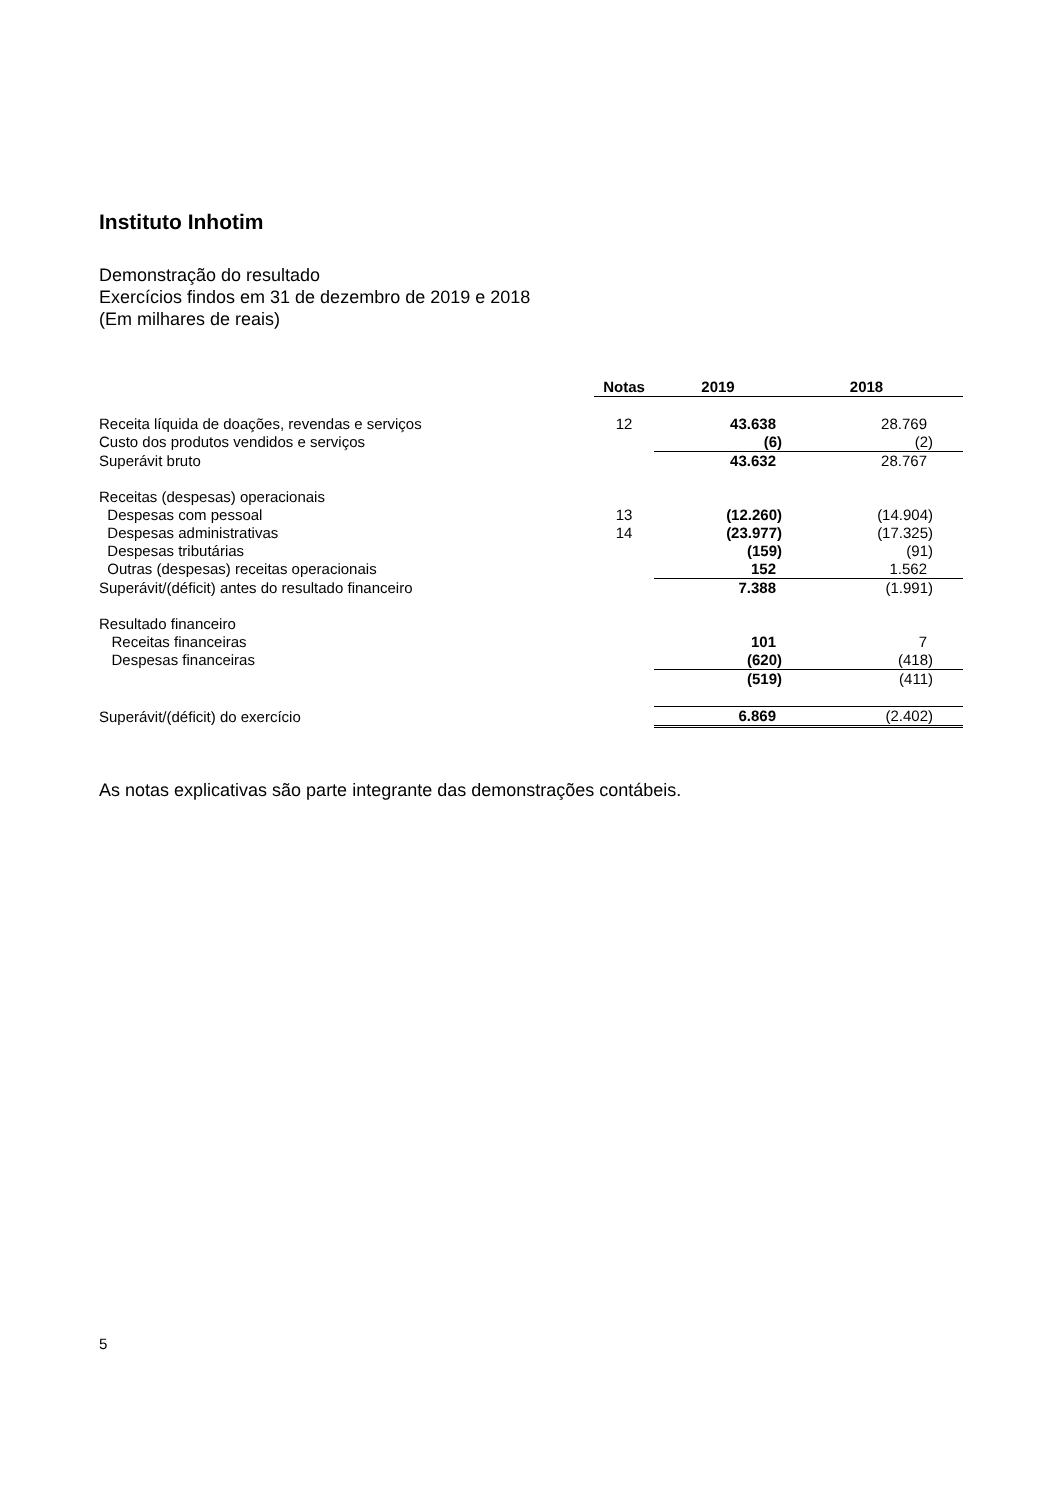Instituto Inhotim
Demonstração do resultado
Exercícios findos em 31 de dezembro de 2019 e 2018
(Em milhares de reais)
| | Notas | 2019 | 2018 |
| --- | --- | --- | --- |
| Receita líquida de doações, revendas e serviços | 12 | 43.638 | 28.769 |
| Custo dos produtos vendidos e serviços | | (6) | (2) |
| Superávit bruto | | 43.632 | 28.767 |
| Receitas (despesas) operacionais | | | |
| Despesas com pessoal | 13 | (12.260) | (14.904) |
| Despesas administrativas | 14 | (23.977) | (17.325) |
| Despesas tributárias | | (159) | (91) |
| Outras (despesas) receitas operacionais | | 152 | 1.562 |
| Superávit/(déficit) antes do resultado financeiro | | 7.388 | (1.991) |
| Resultado financeiro | | | |
| Receitas financeiras | | 101 | 7 |
| Despesas financeiras | | (620) | (418) |
| | | (519) | (411) |
| Superávit/(déficit) do exercício | | 6.869 | (2.402) |
As notas explicativas são parte integrante das demonstrações contábeis.
5